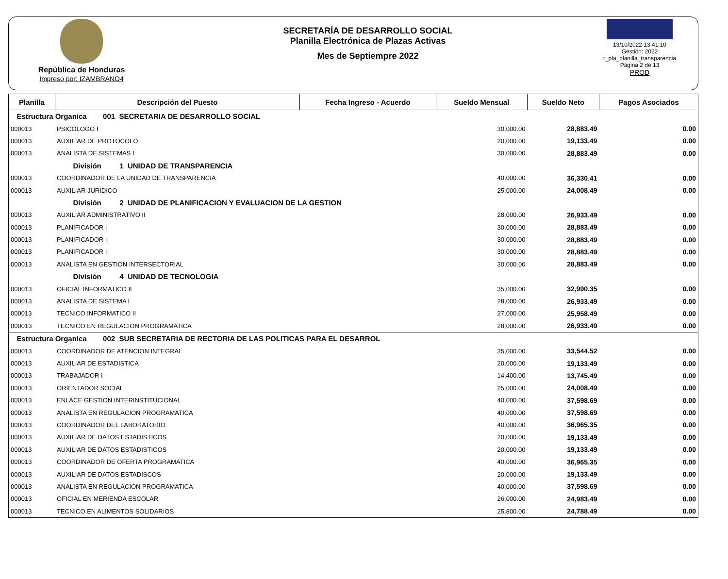República de Honduras
Impreso por: IZAMBRANO4
SECRETARÍA DE DESARROLLO SOCIAL
Planilla Electrónica de Plazas Activas
Mes de Septiempre 2022
13/10/2022 13:41:10
Gestión: 2022
r_pla_planilla_transparencia
Página 2 de 13
PROD
| Planilla | Descripción del Puesto | Fecha Ingreso - Acuerdo | Sueldo Mensual | Sueldo Neto | Pagos Asociados |
| --- | --- | --- | --- | --- | --- |
| Estructura Organica 001 SECRETARIA DE DESARROLLO SOCIAL | | | | | |
| 000013 | PSICOLOGO I | | 30,000.00 | 28,883.49 | 0.00 |
| 000013 | AUXILIAR DE PROTOCOLO | | 20,000.00 | 19,133.49 | 0.00 |
| 000013 | ANALISTA DE SISTEMAS I | | 30,000.00 | 28,883.49 | 0.00 |
| | División 1 UNIDAD DE TRANSPARENCIA | | | | |
| 000013 | COORDINADOR DE LA UNIDAD DE TRANSPARENCIA | | 40,000.00 | 36,330.41 | 0.00 |
| 000013 | AUXILIAR JURIDICO | | 25,000.00 | 24,008.49 | 0.00 |
| | División 2 UNIDAD DE PLANIFICACION Y EVALUACION DE LA GESTION | | | | |
| 000013 | AUXILIAR ADMINISTRATIVO II | | 28,000.00 | 26,933.49 | 0.00 |
| 000013 | PLANIFICADOR I | | 30,000.00 | 28,883.49 | 0.00 |
| 000013 | PLANIFICADOR I | | 30,000.00 | 28,883.49 | 0.00 |
| 000013 | PLANIFICADOR I | | 30,000.00 | 28,883.49 | 0.00 |
| 000013 | ANALISTA EN GESTION INTERSECTORIAL | | 30,000.00 | 28,883.49 | 0.00 |
| | División 4 UNIDAD DE TECNOLOGIA | | | | |
| 000013 | OFICIAL INFORMATICO II | | 35,000.00 | 32,990.35 | 0.00 |
| 000013 | ANALISTA DE SISTEMA I | | 28,000.00 | 26,933.49 | 0.00 |
| 000013 | TECNICO INFORMATICO II | | 27,000.00 | 25,958.49 | 0.00 |
| 000013 | TECNICO EN REGULACION PROGRAMATICA | | 28,000.00 | 26,933.49 | 0.00 |
| Estructura Organica 002 SUB SECRETARIA DE RECTORIA DE LAS POLITICAS PARA EL DESARROL | | | | | |
| 000013 | COORDINADOR DE ATENCION INTEGRAL | | 35,000.00 | 33,544.52 | 0.00 |
| 000013 | AUXILIAR DE ESTADISTICA | | 20,000.00 | 19,133.49 | 0.00 |
| 000013 | TRABAJADOR I | | 14,400.00 | 13,745.49 | 0.00 |
| 000013 | ORIENTADOR SOCIAL | | 25,000.00 | 24,008.49 | 0.00 |
| 000013 | ENLACE GESTION INTERINSTITUCIONAL | | 40,000.00 | 37,598.69 | 0.00 |
| 000013 | ANALISTA EN REGULACION PROGRAMATICA | | 40,000.00 | 37,598.69 | 0.00 |
| 000013 | COORDINADOR DEL LABORATORIO | | 40,000.00 | 36,965.35 | 0.00 |
| 000013 | AUXILIAR DE DATOS ESTADISTICOS | | 20,000.00 | 19,133.49 | 0.00 |
| 000013 | AUXILIAR DE DATOS ESTADISTICOS | | 20,000.00 | 19,133.49 | 0.00 |
| 000013 | COORDINADOR DE OFERTA PROGRAMATICA | | 40,000.00 | 36,965.35 | 0.00 |
| 000013 | AUXILIAR DE DATOS ESTADISCOS | | 20,000.00 | 19,133.49 | 0.00 |
| 000013 | ANALISTA EN REGULACION PROGRAMATICA | | 40,000.00 | 37,598.69 | 0.00 |
| 000013 | OFICIAL EN MERIENDA ESCOLAR | | 26,000.00 | 24,983.49 | 0.00 |
| 000013 | TECNICO EN ALIMENTOS SOLIDARIOS | | 25,800.00 | 24,788.49 | 0.00 |